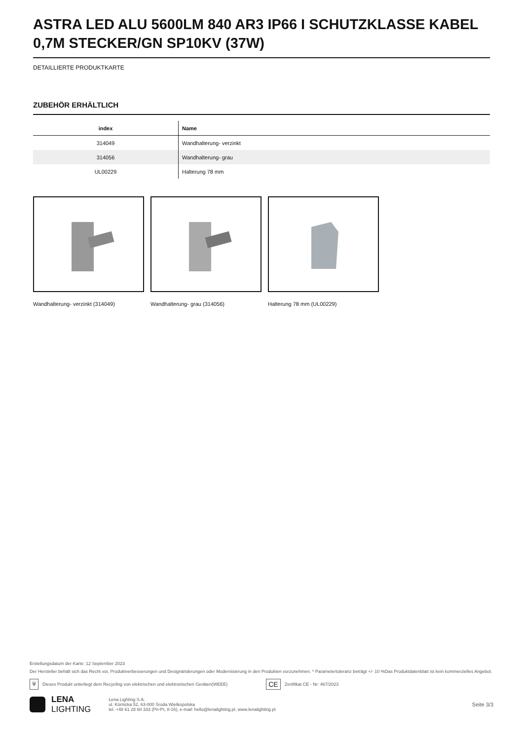ASTRA LED ALU 5600LM 840 AR3 IP66 I SCHUTZKLASSE KABEL 0,7M STECKER/GN SP10KV (37W)
DETAILLIERTE PRODUKTKARTE
ZUBEHÖR ERHÄLTLICH
| index | Name |
| --- | --- |
| 314049 | Wandhalterung- verzinkt |
| 314056 | Wandhalterung- grau |
| UL00229 | Halterung 78 mm |
Wandhalterung- verzinkt (314049) Wandhalterung- grau (314056) Halterung 78 mm (UL00229)
Erstellungsdatum der Karte: 12 September 2023
Der Hersteller behält sich das Recht vor, Produktverbesserungen und Designänderungen oder Modernisierung in den Produkten vorzunehmen. * Parametertoleranz beträgt +/- 10 %Das Produktdatenblatt ist kein kommerzielles Angebot.
🗑 Dieses Produkt unterliegt dem Recycling von elektrischen und elektronischen Geräten(WEEE) CE Zertifikat CE - Nr: 467/2023
LENA
LIGHTING
Lena Lighting S.A.
ul. Kórnicka 52, 63-000 Środa Wielkopolska
tel. +48 61 28 60 333 (Pn-Pt, 8-16), e-mail: hello@lenalighting.pl, www.lenalighting.pl
Seite 3/3